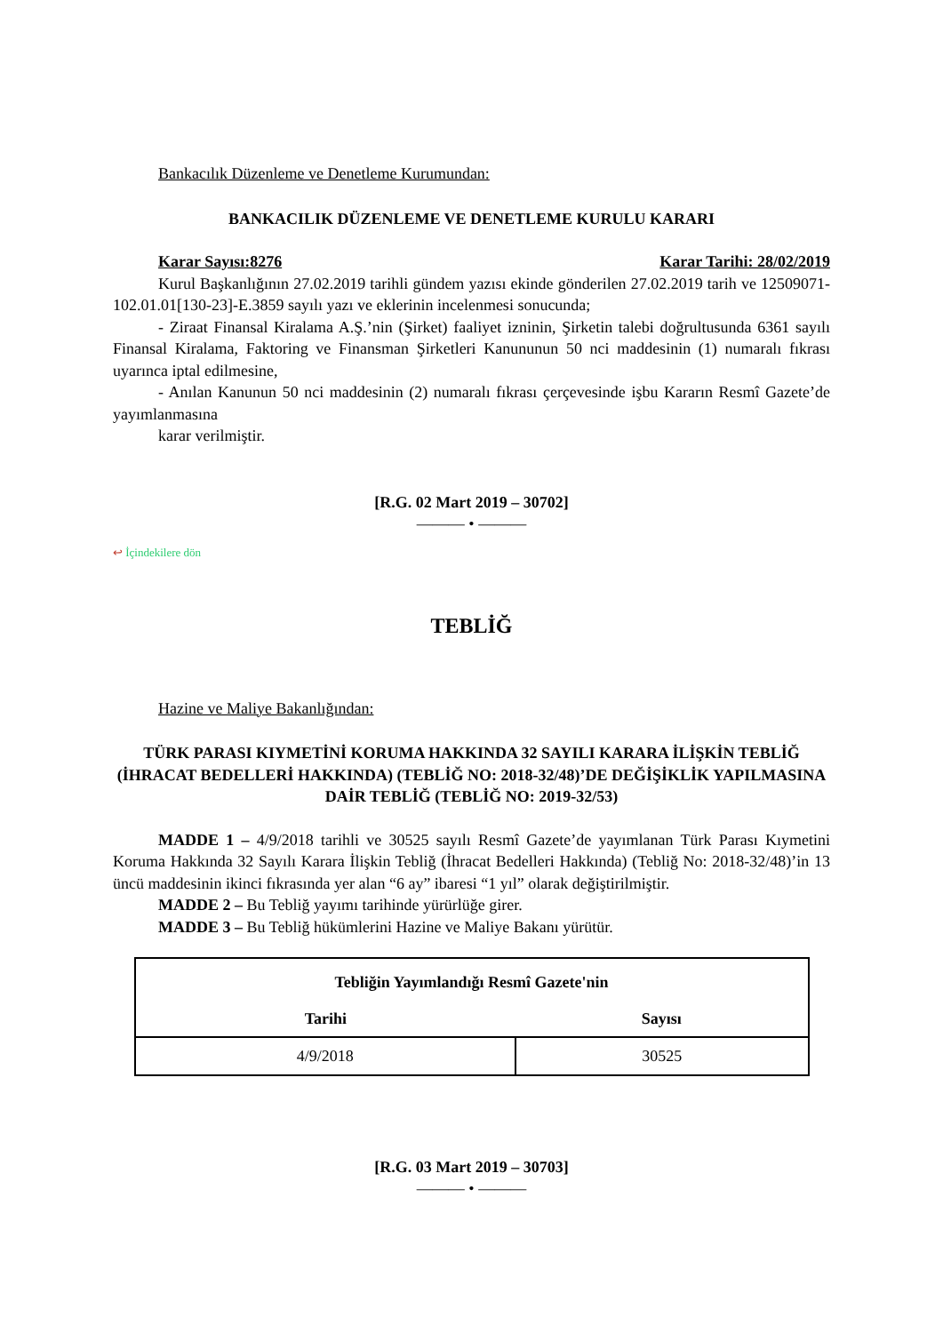Bankacılık Düzenleme ve Denetleme Kurumundan:
BANKACILIK DÜZENLEME VE DENETLEME KURULU KARARI
Karar Sayısı:8276 Karar Tarihi: 28/02/2019
Kurul Başkanlığının 27.02.2019 tarihli gündem yazısı ekinde gönderilen 27.02.2019 tarih ve 12509071-102.01.01[130-23]-E.3859 sayılı yazı ve eklerinin incelenmesi sonucunda;
- Ziraat Finansal Kiralama A.Ş.’nin (Şirket) faaliyet izninin, Şirketin talebi doğrultusunda 6361 sayılı Finansal Kiralama, Faktoring ve Finansman Şirketleri Kanununun 50 nci maddesinin (1) numaralı fıkrası uyarınca iptal edilmesine,
- Anılan Kanunun 50 nci maddesinin (2) numaralı fıkrası çerçevesinde işbu Kararın Resmî Gazete’de yayımlanmasına
karar verilmiştir.
[R.G. 02 Mart 2019 – 30702]
——— • ———
↩ İçindekilere dön
TEBLİĞ
Hazine ve Maliye Bakanlığından:
TÜRK PARASI KIYMETİNİ KORUMA HAKKINDA 32 SAYILI KARARA İLİŞKİN TEBLİĞ (İHRACAT BEDELLERİ HAKKINDA) (TEBLİĞ NO: 2018-32/48)’DE DEĞİŞİKLİK YAPILMASINA DAİR TEBLİĞ (TEBLİĞ NO: 2019-32/53)
MADDE 1 – 4/9/2018 tarihli ve 30525 sayılı Resmî Gazete’de yayımlanan Türk Parası Kıymetini Koruma Hakkında 32 Sayılı Karara İlişkin Tebliğ (İhracat Bedelleri Hakkında) (Tebliğ No: 2018-32/48)’in 13 üncü maddesinin ikinci fıkrasında yer alan “6 ay” ibaresi “1 yıl” olarak değiştirilmiştir.
MADDE 2 – Bu Tebliğ yayımı tarihinde yürürlüğe girer.
MADDE 3 – Bu Tebliğ hükümlerini Hazine ve Maliye Bakanı yürütür.
| Tebliğin Yayımlandığı Resmî Gazete'nin | |
| --- | --- |
| Tarihi | Sayısı |
| 4/9/2018 | 30525 |
[R.G. 03 Mart 2019 – 30703]
——— • ———